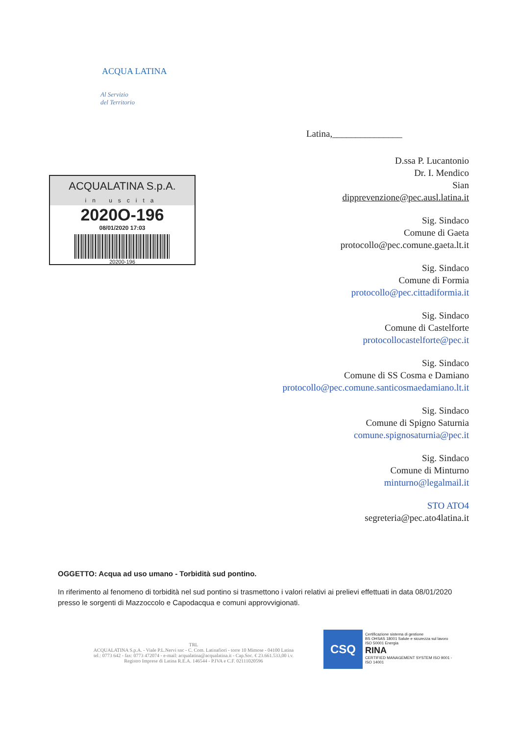ACQUA LATINA
Al Servizio
del Territorio
Latina,_______________
ACQUALATINA S.p.A.
in uscita
2020O-196
08/01/2020 17:03
20200-196
D.ssa P. Lucantonio
Dr. I. Mendico
Sian
dipprevenzione@pec.ausl.latina.it
Sig. Sindaco
Comune di Gaeta
protocollo@pec.comune.gaeta.lt.it
Sig. Sindaco
Comune di Formia
protocollo@pec.cittadiformia.it
Sig. Sindaco
Comune di Castelforte
protocollocastelforte@pec.it
Sig. Sindaco
Comune di SS Cosma e Damiano
protocollo@pec.comune.santicosmaedamiano.lt.it
Sig. Sindaco
Comune di Spigno Saturnia
comune.spignosaturnia@pec.it
Sig. Sindaco
Comune di Minturno
minturno@legalmail.it
STO ATO4
segreteria@pec.ato4latina.it
OGGETTO: Acqua ad uso umano - Torbidità sud pontino.
In riferimento al fenomeno di torbidità nel sud pontino si trasmettono i valori relativi ai prelievi effettuati in data 08/01/2020 presso le sorgenti di Mazzoccolo e Capodacqua e comuni approvvigionati.
TRL
ACQUALATINA S.p.A. - Viale P.L.Nervi snc - C. Com. Latinafiori - torre 10 Mimose - 04100 Latina
tel.: 0773 642 - fax: 0773 472074 - e-mail: acqualatina@acqualatina.it - Cap.Soc. € 23.661.533,00 i.v.
Registro Imprese di Latina R.E.A. 146544 - P.IVA e C.F. 02111020596
CSQ
Certificazione sistema di gestione
BS OHSAS 18001 Salute e sicurezza sul lavoro
ISO 50001 Energia
RINA
CERTIFIED MANAGEMENT SYSTEM ISO 9001 - ISO 14001